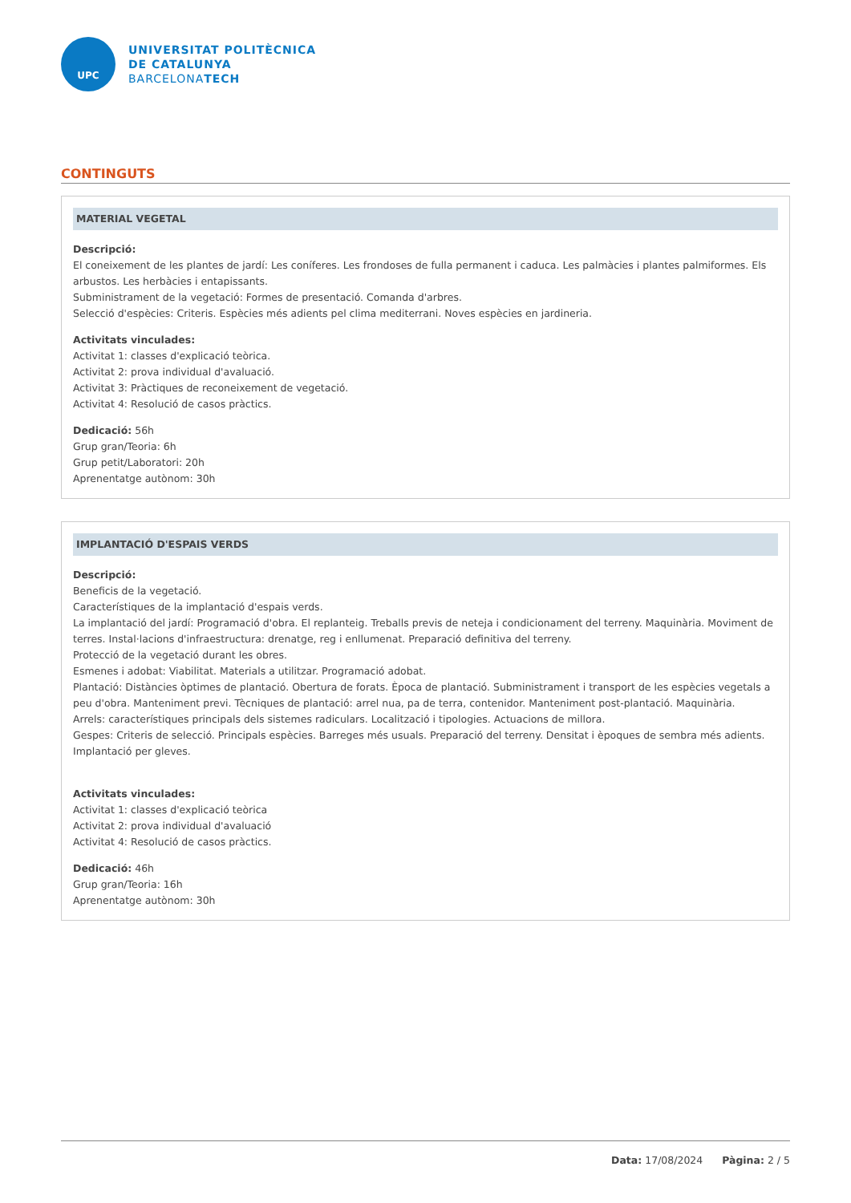UPC
UNIVERSITAT POLITÈCNICA
DE CATALUNYA
BARCELONATECH
CONTINGUTS
MATERIAL VEGETAL
Descripció:
El coneixement de les plantes de jardí: Les coníferes. Les frondoses de fulla permanent i caduca. Les palmàcies i plantes palmiformes. Els arbustos. Les herbàcies i entapissants.
Subministrament de la vegetació: Formes de presentació. Comanda d'arbres.
Selecció d'espècies: Criteris. Espècies més adients pel clima mediterrani. Noves espècies en jardineria.
Activitats vinculades:
Activitat 1: classes d'explicació teòrica.
Activitat 2: prova individual d'avaluació.
Activitat 3: Pràctiques de reconeixement de vegetació.
Activitat 4: Resolució de casos pràctics.
Dedicació: 56h
Grup gran/Teoria: 6h
Grup petit/Laboratori: 20h
Aprenentatge autònom: 30h
IMPLANTACIÓ D'ESPAIS VERDS
Descripció:
Beneficis de la vegetació.
Característiques de la implantació d'espais verds.
La implantació del jardí: Programació d'obra. El replanteig. Treballs previs de neteja i condicionament del terreny. Maquinària. Moviment de terres. Instal·lacions d'infraestructura: drenatge, reg i enllumenat. Preparació definitiva del terreny.
Protecció de la vegetació durant les obres.
Esmenes i adobat: Viabilitat. Materials a utilitzar. Programació adobat.
Plantació: Distàncies òptimes de plantació. Obertura de forats. Època de plantació. Subministrament i transport de les espècies vegetals a peu d'obra. Manteniment previ. Tècniques de plantació: arrel nua, pa de terra, contenidor. Manteniment post-plantació. Maquinària.
Arrels: característiques principals dels sistemes radiculars. Localització i tipologies. Actuacions de millora.
Gespes: Criteris de selecció. Principals espècies. Barreges més usuals. Preparació del terreny. Densitat i èpoques de sembra més adients. Implantació per gleves.
Activitats vinculades:
Activitat 1: classes d'explicació teòrica
Activitat 2: prova individual d'avaluació
Activitat 4: Resolució de casos pràctics.
Dedicació: 46h
Grup gran/Teoria: 16h
Aprenentatge autònom: 30h
Data: 17/08/2024 Pàgina: 2 / 5